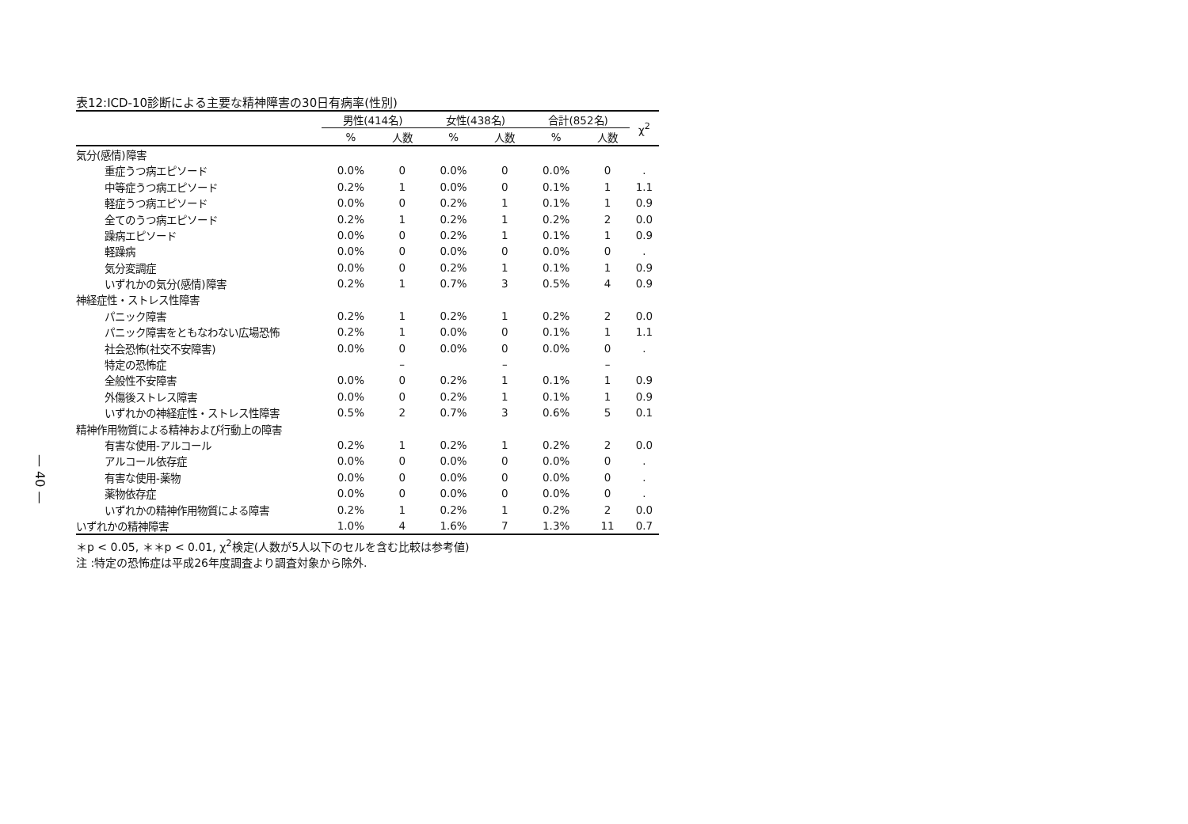— 40 —
表12:ICD-10診断による主要な精神障害の30日有病率(性別)
| | 男性(414名) | | 女性(438名) | | 合計(852名) | | χ<sup>2</sup> |
| --- | --- | --- | --- | --- | --- | --- | --- |
| | % | 人数 | % | 人数 | % | 人数 | |
| 気分(感情)障害 | | | | | | | |
| 重症うつ病エピソード | 0.0% | 0 | 0.0% | 0 | 0.0% | 0 | . |
| 中等症うつ病エピソード | 0.2% | 1 | 0.0% | 0 | 0.1% | 1 | 1.1 |
| 軽症うつ病エピソード | 0.0% | 0 | 0.2% | 1 | 0.1% | 1 | 0.9 |
| 全てのうつ病エピソード | 0.2% | 1 | 0.2% | 1 | 0.2% | 2 | 0.0 |
| 躁病エピソード | 0.0% | 0 | 0.2% | 1 | 0.1% | 1 | 0.9 |
| 軽躁病 | 0.0% | 0 | 0.0% | 0 | 0.0% | 0 | . |
| 気分変調症 | 0.0% | 0 | 0.2% | 1 | 0.1% | 1 | 0.9 |
| いずれかの気分(感情)障害 | 0.2% | 1 | 0.7% | 3 | 0.5% | 4 | 0.9 |
| 神経症性・ストレス性障害 | | | | | | | |
| パニック障害 | 0.2% | 1 | 0.2% | 1 | 0.2% | 2 | 0.0 |
| パニック障害をともなわない広場恐怖 | 0.2% | 1 | 0.0% | 0 | 0.1% | 1 | 1.1 |
| 社会恐怖(社交不安障害) | 0.0% | 0 | 0.0% | 0 | 0.0% | 0 | . |
| 特定の恐怖症 | | – | | – | | – | |
| 全般性不安障害 | 0.0% | 0 | 0.2% | 1 | 0.1% | 1 | 0.9 |
| 外傷後ストレス障害 | 0.0% | 0 | 0.2% | 1 | 0.1% | 1 | 0.9 |
| いずれかの神経症性・ストレス性障害 | 0.5% | 2 | 0.7% | 3 | 0.6% | 5 | 0.1 |
| 精神作用物質による精神および行動上の障害 | | | | | | | |
| 有害な使用-アルコール | 0.2% | 1 | 0.2% | 1 | 0.2% | 2 | 0.0 |
| アルコール依存症 | 0.0% | 0 | 0.0% | 0 | 0.0% | 0 | . |
| 有害な使用-薬物 | 0.0% | 0 | 0.0% | 0 | 0.0% | 0 | . |
| 薬物依存症 | 0.0% | 0 | 0.0% | 0 | 0.0% | 0 | . |
| いずれかの精神作用物質による障害 | 0.2% | 1 | 0.2% | 1 | 0.2% | 2 | 0.0 |
| いずれかの精神障害 | 1.0% | 4 | 1.6% | 7 | 1.3% | 11 | 0.7 |
＊p < 0.05, ＊＊p < 0.01, χ<sup>2</sup>検定(人数が5人以下のセルを含む比較は参考値)
注 :特定の恐怖症は平成26年度調査より調査対象から除外.